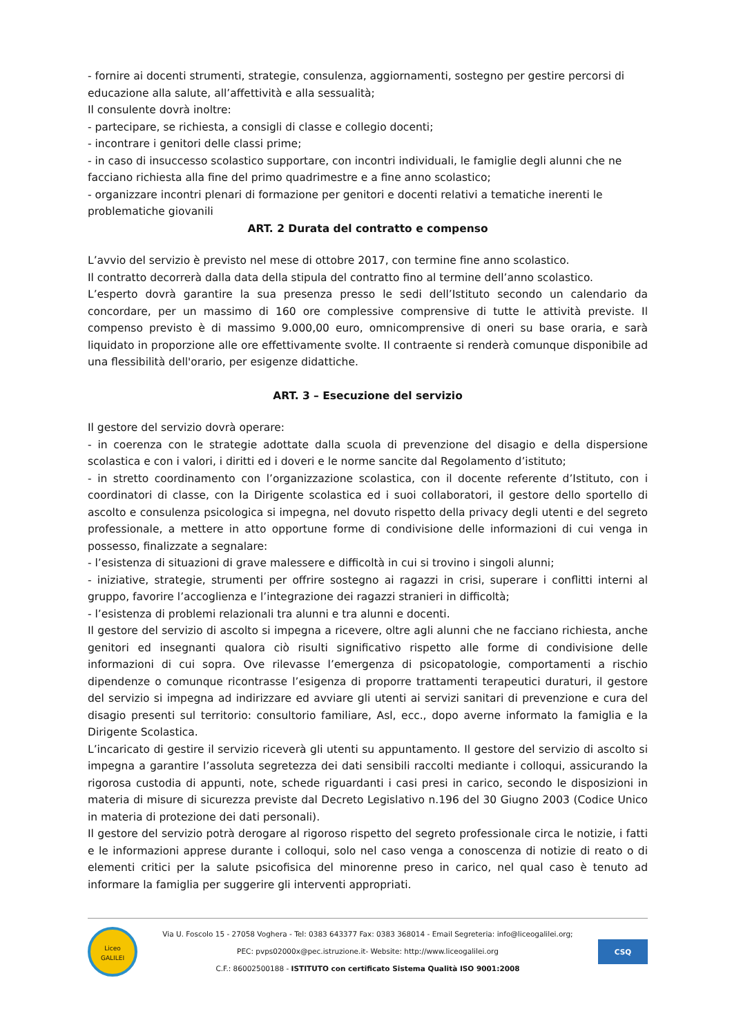- fornire ai docenti strumenti, strategie, consulenza, aggiornamenti, sostegno per gestire percorsi di educazione alla salute, all’affettività e alla sessualità;
Il consulente dovrà inoltre:
- partecipare, se richiesta, a consigli di classe e collegio docenti;
- incontrare i genitori delle classi prime;
- in caso di insuccesso scolastico supportare, con incontri individuali, le famiglie degli alunni che ne facciano richiesta alla fine del primo quadrimestre e a fine anno scolastico;
- organizzare incontri plenari di formazione per genitori e docenti relativi a tematiche inerenti le problematiche giovanili
ART. 2 Durata del contratto e compenso
L’avvio del servizio è previsto nel mese di ottobre 2017, con termine fine anno scolastico.
Il contratto decorrerà dalla data della stipula del contratto fino al termine dell’anno scolastico.
L’esperto dovrà garantire la sua presenza presso le sedi dell’Istituto secondo un calendario da concordare, per un massimo di 160 ore complessive comprensive di tutte le attività previste. Il compenso previsto è di massimo 9.000,00 euro, omnicomprensive di oneri su base oraria, e sarà liquidato in proporzione alle ore effettivamente svolte. Il contraente si renderà comunque disponibile ad una flessibilità dell'orario, per esigenze didattiche.
ART. 3 – Esecuzione del servizio
Il gestore del servizio dovrà operare:
- in coerenza con le strategie adottate dalla scuola di prevenzione del disagio e della dispersione scolastica e con i valori, i diritti ed i doveri e le norme sancite dal Regolamento d’istituto;
- in stretto coordinamento con l’organizzazione scolastica, con il docente referente d’Istituto, con i coordinatori di classe, con la Dirigente scolastica ed i suoi collaboratori, il gestore dello sportello di ascolto e consulenza psicologica si impegna, nel dovuto rispetto della privacy degli utenti e del segreto professionale, a mettere in atto opportune forme di condivisione delle informazioni di cui venga in possesso, finalizzate a segnalare:
- l’esistenza di situazioni di grave malessere e difficoltà in cui si trovino i singoli alunni;
- iniziative, strategie, strumenti per offrire sostegno ai ragazzi in crisi, superare i conflitti interni al gruppo, favorire l’accoglienza e l’integrazione dei ragazzi stranieri in difficoltà;
- l’esistenza di problemi relazionali tra alunni e tra alunni e docenti.
Il gestore del servizio di ascolto si impegna a ricevere, oltre agli alunni che ne facciano richiesta, anche genitori ed insegnanti qualora ciò risulti significativo rispetto alle forme di condivisione delle informazioni di cui sopra. Ove rilevasse l’emergenza di psicopatologie, comportamenti a rischio dipendenze o comunque ricontrasse l’esigenza di proporre trattamenti terapeutici duraturi, il gestore del servizio si impegna ad indirizzare ed avviare gli utenti ai servizi sanitari di prevenzione e cura del disagio presenti sul territorio: consultorio familiare, Asl, ecc., dopo averne informato la famiglia e la Dirigente Scolastica.
L’incaricato di gestire il servizio riceverà gli utenti su appuntamento. Il gestore del servizio di ascolto si impegna a garantire l’assoluta segretezza dei dati sensibili raccolti mediante i colloqui, assicurando la rigorosa custodia di appunti, note, schede riguardanti i casi presi in carico, secondo le disposizioni in materia di misure di sicurezza previste dal Decreto Legislativo n.196 del 30 Giugno 2003 (Codice Unico in materia di protezione dei dati personali).
Il gestore del servizio potrà derogare al rigoroso rispetto del segreto professionale circa le notizie, i fatti e le informazioni apprese durante i colloqui, solo nel caso venga a conoscenza di notizie di reato o di elementi critici per la salute psicofisica del minorenne preso in carico, nel qual caso è tenuto ad informare la famiglia per suggerire gli interventi appropriati.
Liceo
GALILEI
Via U. Foscolo 15 - 27058 Voghera - Tel: 0383 643377 Fax: 0383 368014 - Email Segreteria: info@liceogalilei.org;
PEC: pvps02000x@pec.istruzione.it- Website: http://www.liceogalilei.org
C.F.: 86002500188 - ISTITUTO con certificato Sistema Qualità ISO 9001:2008
CSQ